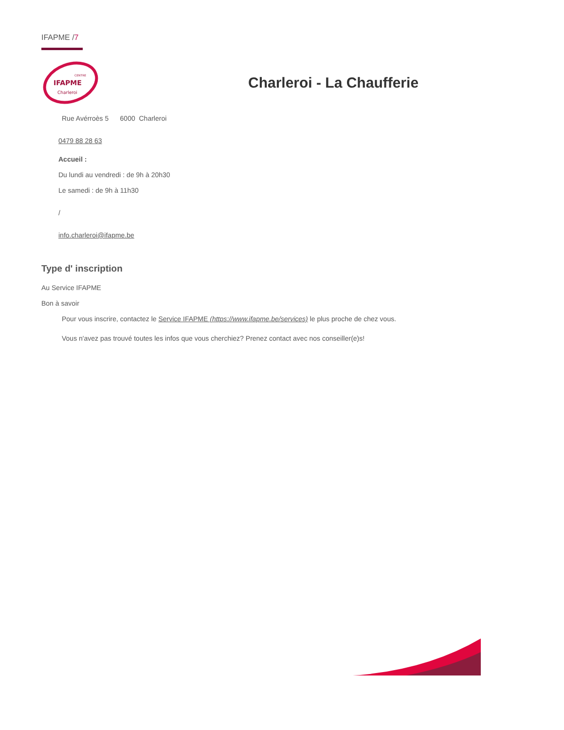IFAPME /7
IFAPME
Charleroi
CENTRE
Charleroi - La Chaufferie
Rue Avérroès 5 6000 Charleroi
0479 88 28 63
Accueil :
Du lundi au vendredi : de 9h à 20h30
Le samedi : de 9h à 11h30
/
info.charleroi@ifapme.be
Type d' inscription
Au Service IFAPME
Bon à savoir
Pour vous inscrire, contactez le Service IFAPME (https://www.ifapme.be/services) le plus proche de chez vous.
Vous n'avez pas trouvé toutes les infos que vous cherchiez? Prenez contact avec nos conseiller(e)s!